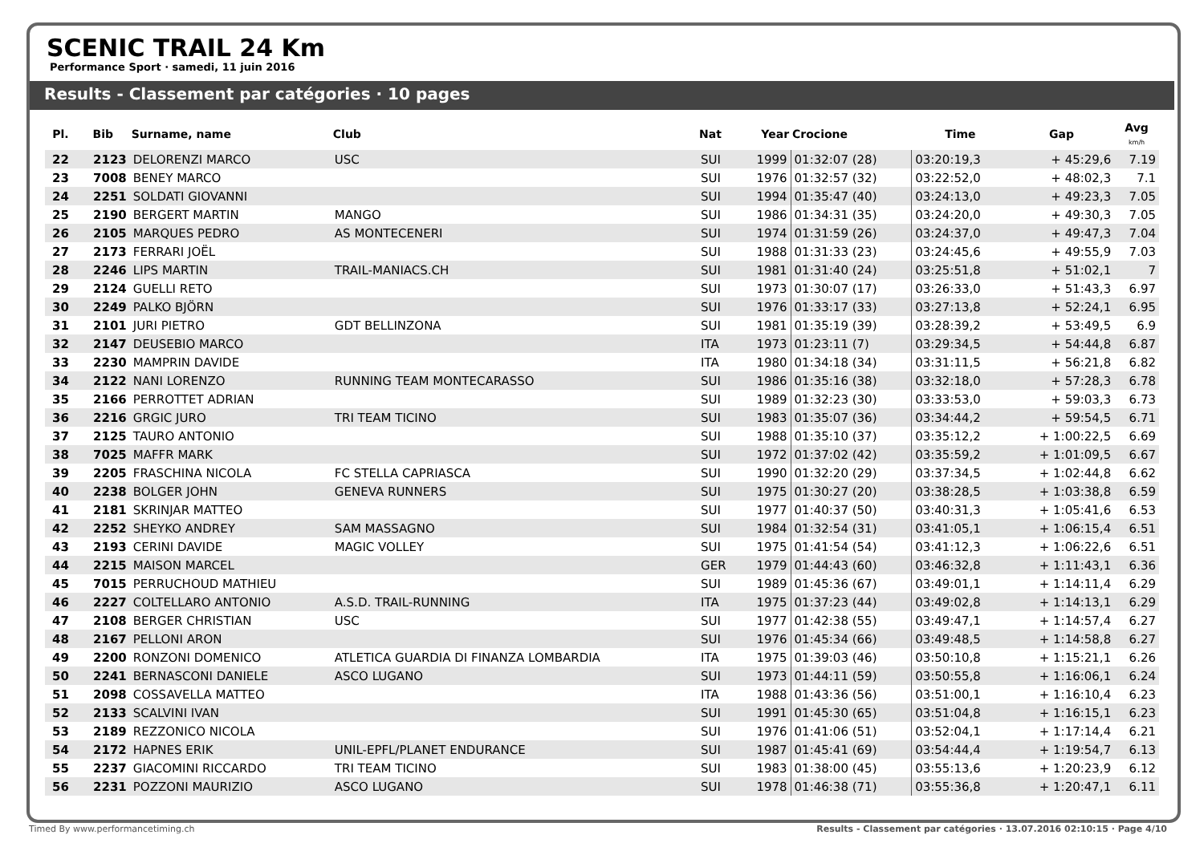SCENIC TRAIL 24 Km
Performance Sport · samedi, 11 juin 2016
Results - Classement par catégories · 10 pages
| Pl. | Bib | Surname, name | Club | Nat | Year | Crocione | Time | Gap | Avg km/h |
| --- | --- | --- | --- | --- | --- | --- | --- | --- | --- |
| 22 | 2123 | DELORENZI MARCO | USC | SUI | 1999 | 01:32:07 (28) | 03:20:19,3 | + 45:29,6 | 7.19 |
| 23 | 7008 | BENEY MARCO | | SUI | 1976 | 01:32:57 (32) | 03:22:52,0 | + 48:02,3 | 7.1 |
| 24 | 2251 | SOLDATI GIOVANNI | | SUI | 1994 | 01:35:47 (40) | 03:24:13,0 | + 49:23,3 | 7.05 |
| 25 | 2190 | BERGERT MARTIN | MANGO | SUI | 1986 | 01:34:31 (35) | 03:24:20,0 | + 49:30,3 | 7.05 |
| 26 | 2105 | MARQUES PEDRO | AS MONTECENERI | SUI | 1974 | 01:31:59 (26) | 03:24:37,0 | + 49:47,3 | 7.04 |
| 27 | 2173 | FERRARI JOËL | | SUI | 1988 | 01:31:33 (23) | 03:24:45,6 | + 49:55,9 | 7.03 |
| 28 | 2246 | LIPS MARTIN | TRAIL-MANIACS.CH | SUI | 1981 | 01:31:40 (24) | 03:25:51,8 | + 51:02,1 | 7 |
| 29 | 2124 | GUELLI RETO | | SUI | 1973 | 01:30:07 (17) | 03:26:33,0 | + 51:43,3 | 6.97 |
| 30 | 2249 | PALKO BJÖRN | | SUI | 1976 | 01:33:17 (33) | 03:27:13,8 | + 52:24,1 | 6.95 |
| 31 | 2101 | JURI PIETRO | GDT BELLINZONA | SUI | 1981 | 01:35:19 (39) | 03:28:39,2 | + 53:49,5 | 6.9 |
| 32 | 2147 | DEUSEBIO MARCO | | ITA | 1973 | 01:23:11 (7) | 03:29:34,5 | + 54:44,8 | 6.87 |
| 33 | 2230 | MAMPRIN DAVIDE | | ITA | 1980 | 01:34:18 (34) | 03:31:11,5 | + 56:21,8 | 6.82 |
| 34 | 2122 | NANI LORENZO | RUNNING TEAM MONTECARASSO | SUI | 1986 | 01:35:16 (38) | 03:32:18,0 | + 57:28,3 | 6.78 |
| 35 | 2166 | PERROTTET ADRIAN | | SUI | 1989 | 01:32:23 (30) | 03:33:53,0 | + 59:03,3 | 6.73 |
| 36 | 2216 | GRGIC JURO | TRI TEAM TICINO | SUI | 1983 | 01:35:07 (36) | 03:34:44,2 | + 59:54,5 | 6.71 |
| 37 | 2125 | TAURO ANTONIO | | SUI | 1988 | 01:35:10 (37) | 03:35:12,2 | + 1:00:22,5 | 6.69 |
| 38 | 7025 | MAFFR MARK | | SUI | 1972 | 01:37:02 (42) | 03:35:59,2 | + 1:01:09,5 | 6.67 |
| 39 | 2205 | FRASCHINA NICOLA | FC STELLA CAPRIASCA | SUI | 1990 | 01:32:20 (29) | 03:37:34,5 | + 1:02:44,8 | 6.62 |
| 40 | 2238 | BOLGER JOHN | GENEVA RUNNERS | SUI | 1975 | 01:30:27 (20) | 03:38:28,5 | + 1:03:38,8 | 6.59 |
| 41 | 2181 | SKRINJAR MATTEO | | SUI | 1977 | 01:40:37 (50) | 03:40:31,3 | + 1:05:41,6 | 6.53 |
| 42 | 2252 | SHEYKO ANDREY | SAM MASSAGNO | SUI | 1984 | 01:32:54 (31) | 03:41:05,1 | + 1:06:15,4 | 6.51 |
| 43 | 2193 | CERINI DAVIDE | MAGIC VOLLEY | SUI | 1975 | 01:41:54 (54) | 03:41:12,3 | + 1:06:22,6 | 6.51 |
| 44 | 2215 | MAISON MARCEL | | GER | 1979 | 01:44:43 (60) | 03:46:32,8 | + 1:11:43,1 | 6.36 |
| 45 | 7015 | PERRUCHOUD MATHIEU | | SUI | 1989 | 01:45:36 (67) | 03:49:01,1 | + 1:14:11,4 | 6.29 |
| 46 | 2227 | COLTELLARO ANTONIO | A.S.D. TRAIL-RUNNING | ITA | 1975 | 01:37:23 (44) | 03:49:02,8 | + 1:14:13,1 | 6.29 |
| 47 | 2108 | BERGER CHRISTIAN | USC | SUI | 1977 | 01:42:38 (55) | 03:49:47,1 | + 1:14:57,4 | 6.27 |
| 48 | 2167 | PELLONI ARON | | SUI | 1976 | 01:45:34 (66) | 03:49:48,5 | + 1:14:58,8 | 6.27 |
| 49 | 2200 | RONZONI DOMENICO | ATLETICA GUARDIA DI FINANZA LOMBARDIA | ITA | 1975 | 01:39:03 (46) | 03:50:10,8 | + 1:15:21,1 | 6.26 |
| 50 | 2241 | BERNASCONI DANIELE | ASCO LUGANO | SUI | 1973 | 01:44:11 (59) | 03:50:55,8 | + 1:16:06,1 | 6.24 |
| 51 | 2098 | COSSAVELLA MATTEO | | ITA | 1988 | 01:43:36 (56) | 03:51:00,1 | + 1:16:10,4 | 6.23 |
| 52 | 2133 | SCALVINI IVAN | | SUI | 1991 | 01:45:30 (65) | 03:51:04,8 | + 1:16:15,1 | 6.23 |
| 53 | 2189 | REZZONICO NICOLA | | SUI | 1976 | 01:41:06 (51) | 03:52:04,1 | + 1:17:14,4 | 6.21 |
| 54 | 2172 | HAPNES ERIK | UNIL-EPFL/PLANET ENDURANCE | SUI | 1987 | 01:45:41 (69) | 03:54:44,4 | + 1:19:54,7 | 6.13 |
| 55 | 2237 | GIACOMINI RICCARDO | TRI TEAM TICINO | SUI | 1983 | 01:38:00 (45) | 03:55:13,6 | + 1:20:23,9 | 6.12 |
| 56 | 2231 | POZZONI MAURIZIO | ASCO LUGANO | SUI | 1978 | 01:46:38 (71) | 03:55:36,8 | + 1:20:47,1 | 6.11 |
Timed By www.performancetiming.ch Results - Classement par catégories · 13.07.2016 02:10:15 · Page 4/10